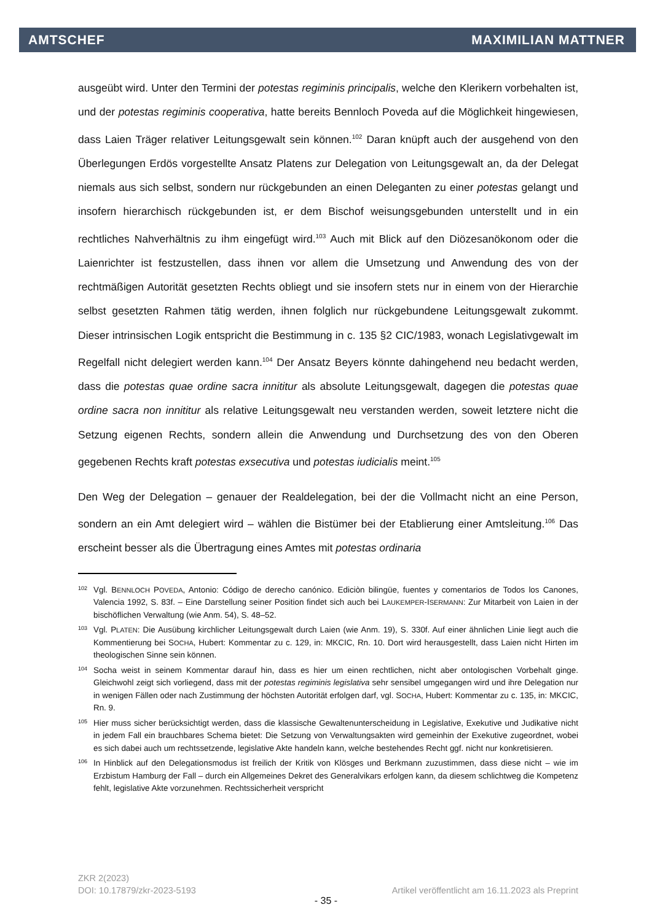AMTSCHEF MAXIMILIAN MATTNER
ausgeübt wird. Unter den Termini der potestas regiminis principalis, welche den Klerikern vorbehalten ist, und der potestas regiminis cooperativa, hatte bereits Bennloch Poveda auf die Möglichkeit hingewiesen, dass Laien Träger relativer Leitungsgewalt sein können.<sup>102</sup> Daran knüpft auch der ausgehend von den Überlegungen Erdös vorgestellte Ansatz Platens zur Delegation von Leitungsgewalt an, da der Delegat niemals aus sich selbst, sondern nur rückgebunden an einen Deleganten zu einer potestas gelangt und insofern hierarchisch rückgebunden ist, er dem Bischof weisungsgebunden unterstellt und in ein rechtliches Nahverhältnis zu ihm eingefügt wird.<sup>103</sup> Auch mit Blick auf den Diözesanökonom oder die Laienrichter ist festzustellen, dass ihnen vor allem die Umsetzung und Anwendung des von der rechtmäßigen Autorität gesetzten Rechts obliegt und sie insofern stets nur in einem von der Hierarchie selbst gesetzten Rahmen tätig werden, ihnen folglich nur rückgebundene Leitungsgewalt zukommt. Dieser intrinsischen Logik entspricht die Bestimmung in c. 135 §2 CIC/1983, wonach Legislativgewalt im Regelfall nicht delegiert werden kann.<sup>104</sup> Der Ansatz Beyers könnte dahingehend neu bedacht werden, dass die potestas quae ordine sacra innititur als absolute Leitungsgewalt, dagegen die potestas quae ordine sacra non innititur als relative Leitungsgewalt neu verstanden werden, soweit letztere nicht die Setzung eigenen Rechts, sondern allein die Anwendung und Durchsetzung des von den Oberen gegebenen Rechts kraft potestas exsecutiva und potestas iudicialis meint.<sup>105</sup>
Den Weg der Delegation – genauer der Realdelegation, bei der die Vollmacht nicht an eine Person, sondern an ein Amt delegiert wird – wählen die Bistümer bei der Etablierung einer Amtsleitung.<sup>106</sup> Das erscheint besser als die Übertragung eines Amtes mit potestas ordinaria
102 Vgl. BENNLOCH POVEDA, Antonio: Código de derecho canónico. Ediciòn bilingüe, fuentes y comentarios de Todos los Canones, Valencia 1992, S. 83f. – Eine Darstellung seiner Position findet sich auch bei LAUKEMPER-ISERMANN: Zur Mitarbeit von Laien in der bischöflichen Verwaltung (wie Anm. 54), S. 48–52.
103 Vgl. PLATEN: Die Ausübung kirchlicher Leitungsgewalt durch Laien (wie Anm. 19), S. 330f. Auf einer ähnlichen Linie liegt auch die Kommentierung bei SOCHA, Hubert: Kommentar zu c. 129, in: MKCIC, Rn. 10. Dort wird herausgestellt, dass Laien nicht Hirten im theologischen Sinne sein können.
104 Socha weist in seinem Kommentar darauf hin, dass es hier um einen rechtlichen, nicht aber ontologischen Vorbehalt ginge. Gleichwohl zeigt sich vorliegend, dass mit der potestas regiminis legislativa sehr sensibel umgegangen wird und ihre Delegation nur in wenigen Fällen oder nach Zustimmung der höchsten Autorität erfolgen darf, vgl. SOCHA, Hubert: Kommentar zu c. 135, in: MKCIC, Rn. 9.
105 Hier muss sicher berücksichtigt werden, dass die klassische Gewaltenunterscheidung in Legislative, Exekutive und Judikative nicht in jedem Fall ein brauchbares Schema bietet: Die Setzung von Verwaltungsakten wird gemeinhin der Exekutive zugeordnet, wobei es sich dabei auch um rechtssetzende, legislative Akte handeln kann, welche bestehendes Recht ggf. nicht nur konkretisieren.
106 In Hinblick auf den Delegationsmodus ist freilich der Kritik von Klösges und Berkmann zuzustimmen, dass diese nicht – wie im Erzbistum Hamburg der Fall – durch ein Allgemeines Dekret des Generalvikars erfolgen kann, da diesem schlichtweg die Kompetenz fehlt, legislative Akte vorzunehmen. Rechtssicherheit verspricht
ZKR 2(2023)
DOI: 10.17879/zkr-2023-5193 Artikel veröffentlicht am 16.11.2023 als Preprint
- 35 -